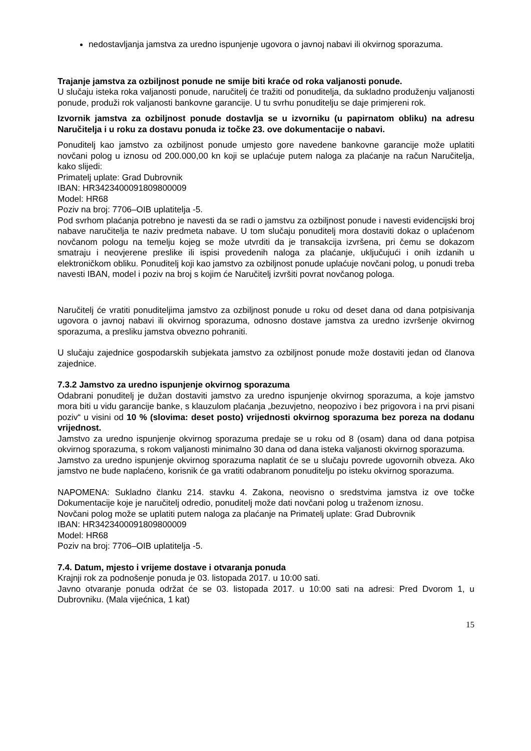nedostavljanja jamstva za uredno ispunjenje ugovora o javnoj nabavi ili okvirnog sporazuma.
Trajanje jamstva za ozbiljnost ponude ne smije biti kraće od roka valjanosti ponude.
U slučaju isteka roka valjanosti ponude, naručitelj će tražiti od ponuditelja, da sukladno produženju valjanosti ponude, produži rok valjanosti bankovne garancije. U tu svrhu ponuditelju se daje primjereni rok.
Izvornik jamstva za ozbiljnost ponude dostavlja se u izvorniku (u papirnatom obliku) na adresu Naručitelja i u roku za dostavu ponuda iz točke 23. ove dokumentacije o nabavi.
Ponuditelj kao jamstvo za ozbiljnost ponude umjesto gore navedene bankovne garancije može uplatiti novčani polog u iznosu od 200.000,00 kn koji se uplaćuje putem naloga za plaćanje na račun Naručitelja, kako slijedi:
Primatelj uplate: Grad Dubrovnik
IBAN: HR3423400091809800009
Model: HR68
Poziv na broj: 7706–OIB uplatitelja -5.
Pod svrhom plaćanja potrebno je navesti da se radi o jamstvu za ozbiljnost ponude i navesti evidencijski broj nabave naručitelja te naziv predmeta nabave. U tom slučaju ponuditelj mora dostaviti dokaz o uplaćenom novčanom pologu na temelju kojeg se može utvrditi da je transakcija izvršena, pri čemu se dokazom smatraju i neovjerene preslike ili ispisi provedenih naloga za plaćanje, uključujući i onih izdanih u elektroničkom obliku. Ponuditelj koji kao jamstvo za ozbiljnost ponude uplaćuje novčani polog, u ponudi treba navesti IBAN, model i poziv na broj s kojim će Naručitelj izvršiti povrat novčanog pologa.
Naručitelj će vratiti ponuditeljima jamstvo za ozbiljnost ponude u roku od deset dana od dana potpisivanja ugovora o javnoj nabavi ili okvirnog sporazuma, odnosno dostave jamstva za uredno izvršenje okvirnog sporazuma, a presliku jamstva obvezno pohraniti.
U slučaju zajednice gospodarskih subjekata jamstvo za ozbiljnost ponude može dostaviti jedan od članova zajednice.
7.3.2 Jamstvo za uredno ispunjenje okvirnog sporazuma
Odabrani ponuditelj je dužan dostaviti jamstvo za uredno ispunjenje okvirnog sporazuma, a koje jamstvo mora biti u vidu garancije banke, s klauzulom plaćanja „bezuvjetno, neopozivo i bez prigovora i na prvi pisani poziv“ u visini od 10 % (slovima: deset posto) vrijednosti okvirnog sporazuma bez poreza na dodanu vrijednost.
Jamstvo za uredno ispunjenje okvirnog sporazuma predaje se u roku od 8 (osam) dana od dana potpisa okvirnog sporazuma, s rokom valjanosti minimalno 30 dana od dana isteka valjanosti okvirnog sporazuma.
Jamstvo za uredno ispunjenje okvirnog sporazuma naplatit će se u slučaju povrede ugovornih obveza. Ako jamstvo ne bude naplaćeno, korisnik će ga vratiti odabranom ponuditelju po isteku okvirnog sporazuma.
NAPOMENA: Sukladno članku 214. stavku 4. Zakona, neovisno o sredstvima jamstva iz ove točke Dokumentacije koje je naručitelj odredio, ponuditelj može dati novčani polog u traženom iznosu.
Novčani polog može se uplatiti putem naloga za plaćanje na Primatelj uplate: Grad Dubrovnik
IBAN: HR3423400091809800009
Model: HR68
Poziv na broj: 7706–OIB uplatitelja -5.
7.4. Datum, mjesto i vrijeme dostave i otvaranja ponuda
Krajnji rok za podnošenje ponuda je 03. listopada 2017. u 10:00 sati.
Javno otvaranje ponuda održat će se 03. listopada 2017. u 10:00 sati na adresi: Pred Dvorom 1, u Dubrovniku. (Mala vijećnica, 1 kat)
15